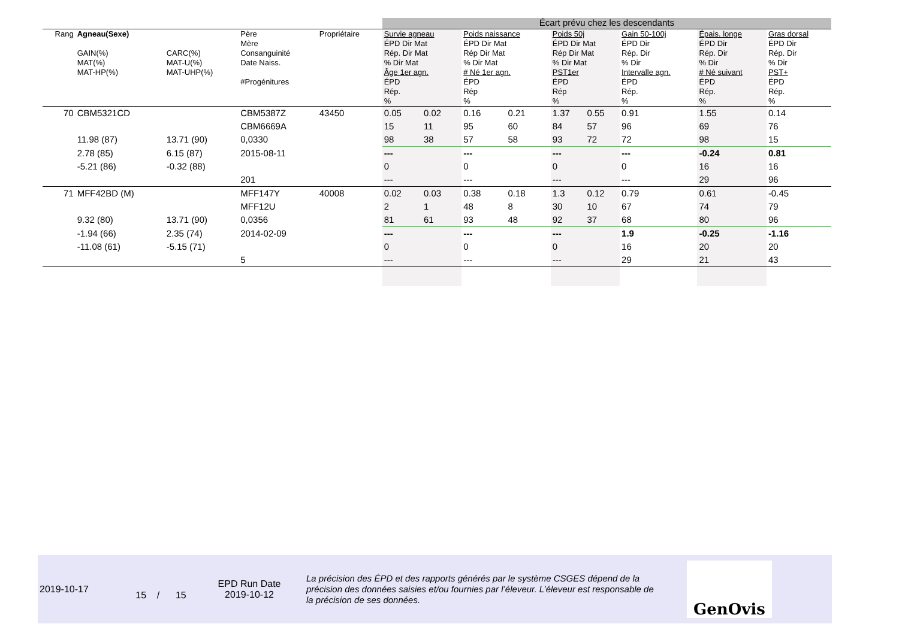| | | | | | Écart prévu chez les descendants | | | | | | | | | | |
| Rang | Agneau(Sexe) GAIN(%) MAT(%) MAT-HP(%) | CARC(%) MAT-U(%) MAT-UHP(%) | Père Mère Consanguinité Date Naiss. #Progénitures | Propriétaire | Survie agneau ÉPD Dir Mat Rép. Dir Mat % Dir Mat Âge 1er agn. ÉPD Rép. % | | Poids naissance ÉPD Dir Mat Rép Dir Mat % Dir Mat # Né 1er agn. ÉPD Rép % | | Poids 50j ÉPD Dir Mat Rép Dir Mat % Dir Mat PST1er ÉPD Rép % | | Gain 50-100j ÉPD Dir Rép. Dir % Dir Intervalle agn. ÉPD Rép. % | | Épais. longe ÉPD Dir Rép. Dir % Dir # Né suivant ÉPD Rép. % | | Gras dorsal ÉPD Dir Rép. Dir % Dir PST+ ÉPD Rép. % |
| 70 | CBM5321CD | | CBM5387Z | 43450 | 0.05 | 0.02 | 0.16 | 0.21 | 1.37 | 0.55 | 0.91 | | 1.55 | | 0.14 |
| | | | CBM6669A | | 15 | 11 | 95 | 60 | 84 | 57 | 96 | | 69 | | 76 |
| | 11.98 (87) | 13.71 (90) | 0,0330 | | 98 | 38 | 57 | 58 | 93 | 72 | 72 | | 98 | | 15 |
| | 2.78 (85) | 6.15 (87) | 2015-08-11 | | --- | | --- | | --- | | --- | | -0.24 | | 0.81 |
| | -5.21 (86) | -0.32 (88) | | | 0 | | 0 | | 0 | | 0 | | 16 | | 16 |
| | | | 201 | | --- | | --- | | --- | | --- | | 29 | | 96 |
| 71 | MFF42BD (M) | | MFF147Y | 40008 | 0.02 | 0.03 | 0.38 | 0.18 | 1.3 | 0.12 | 0.79 | | 0.61 | | -0.45 |
| | | | MFF12U | | 2 | 1 | 48 | 8 | 30 | 10 | 67 | | 74 | | 79 |
| | 9.32 (80) | 13.71 (90) | 0,0356 | | 81 | 61 | 93 | 48 | 92 | 37 | 68 | | 80 | | 96 |
| | -1.94 (66) | 2.35 (74) | 2014-02-09 | | --- | | --- | | --- | | 1.9 | | -0.25 | | -1.16 |
| | -11.08 (61) | -5.15 (71) | | | 0 | | 0 | | 0 | | 16 | | 20 | | 20 |
| | | | 5 | | --- | | --- | | --- | | 29 | | 21 | | 43 |
2019-10-17
15 / 15
EPD Run Date
2019-10-12
La précision des ÉPD et des rapports générés par le système CSGES dépend de la précision des données saisies et/ou fournies par l’éleveur. L’éleveur est responsable de la précision de ses données.
GenOvis